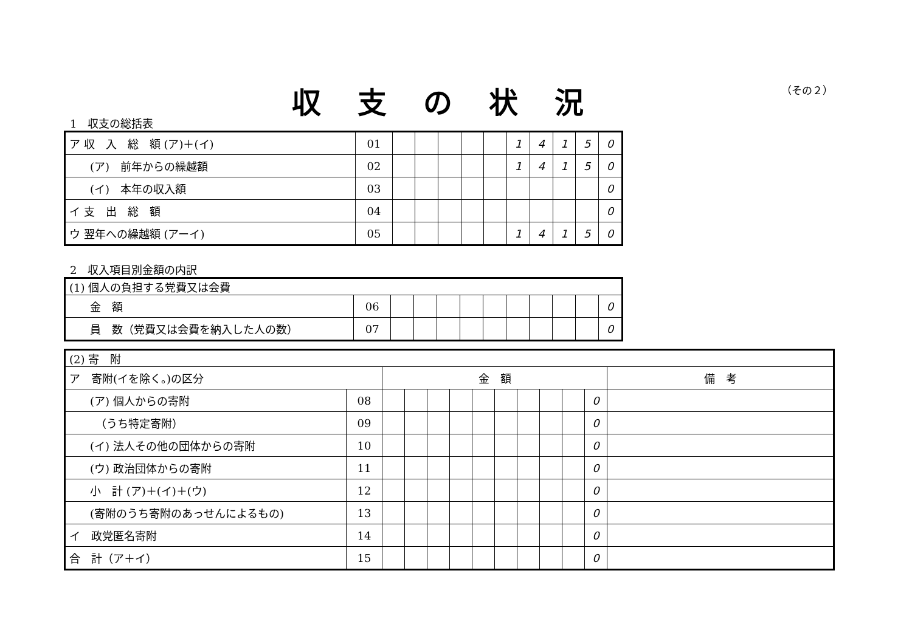収支の状況 （その２）
1　収支の総括表
| ア 収 入 総 額 (ア)＋(イ) | 01 | | | | | | 1 | 4 | 1 | 5 | 0 |
| (ア) 前年からの繰越額 | 02 | | | | | | 1 | 4 | 1 | 5 | 0 |
| (イ) 本年の収入額 | 03 | | | | | | | | | | 0 |
| イ 支 出 総 額 | 04 | | | | | | | | | | 0 |
| ウ 翌年への繰越額 (アーイ) | 05 | | | | | | 1 | 4 | 1 | 5 | 0 |
2　収入項目別金額の内訳
| (1) 個人の負担する党費又は会費 | | | | | | | | | | | |
| 金 額 | 06 | | | | | | | | | | 0 |
| 員 数（党費又は会費を納入した人の数） | 07 | | | | | | | | | | 0 |
| (2) 寄 附 | | | | | | | | | | | | |
| ア 寄附(イを除く。)の区分 | | 金 額 | | | | | | | | | | 備 考 |
| (ア) 個人からの寄附 | 08 | | | | | | | | | | 0 | |
| （うち特定寄附） | 09 | | | | | | | | | | 0 | |
| (イ) 法人その他の団体からの寄附 | 10 | | | | | | | | | | 0 | |
| (ウ) 政治団体からの寄附 | 11 | | | | | | | | | | 0 | |
| 小 計 (ア)＋(イ)＋(ウ) | 12 | | | | | | | | | | 0 | |
| (寄附のうち寄附のあっせんによるもの) | 13 | | | | | | | | | | 0 | |
| イ 政党匿名寄附 | 14 | | | | | | | | | | 0 | |
| 合 計（ア＋イ） | 15 | | | | | | | | | | 0 | |